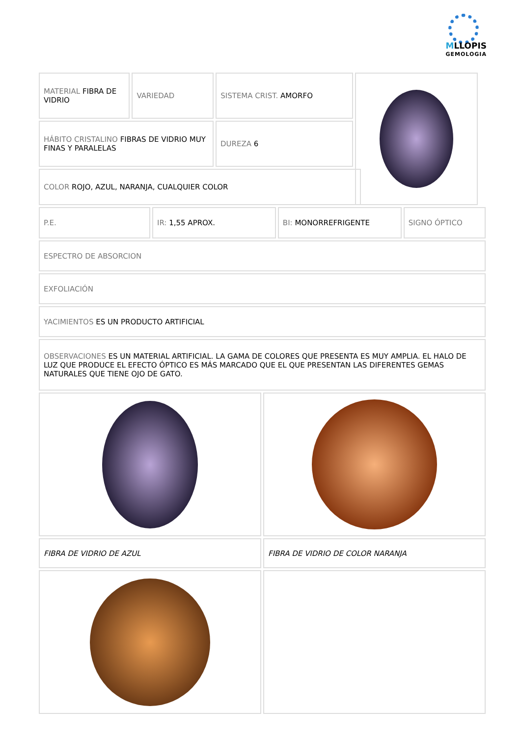MLLOPIS
GEMOLOGIA
MATERIAL FIBRA DE VIDRIO
VARIEDAD SISTEMA CRIST. AMORFO
HÁBITO CRISTALINO FIBRAS DE VIDRIO MUY FINAS Y PARALELAS
DUREZA 6
COLOR ROJO, AZUL, NARANJA, CUALQUIER COLOR
P.E. IR: 1,55 APROX. BI: MONORREFRIGENTE SIGNO ÓPTICO
ESPECTRO DE ABSORCION
EXFOLIACIÓN
YACIMIENTOS ES UN PRODUCTO ARTIFICIAL
OBSERVACIONES ES UN MATERIAL ARTIFICIAL. LA GAMA DE COLORES QUE PRESENTA ES MUY AMPLIA. EL HALO DE LUZ QUE PRODUCE EL EFECTO ÓPTICO ES MÁS MARCADO QUE EL QUE PRESENTAN LAS DIFERENTES GEMAS NATURALES QUE TIENE OJO DE GATO.
FIBRA DE VIDRIO DE AZUL FIBRA DE VIDRIO DE COLOR NARANJA